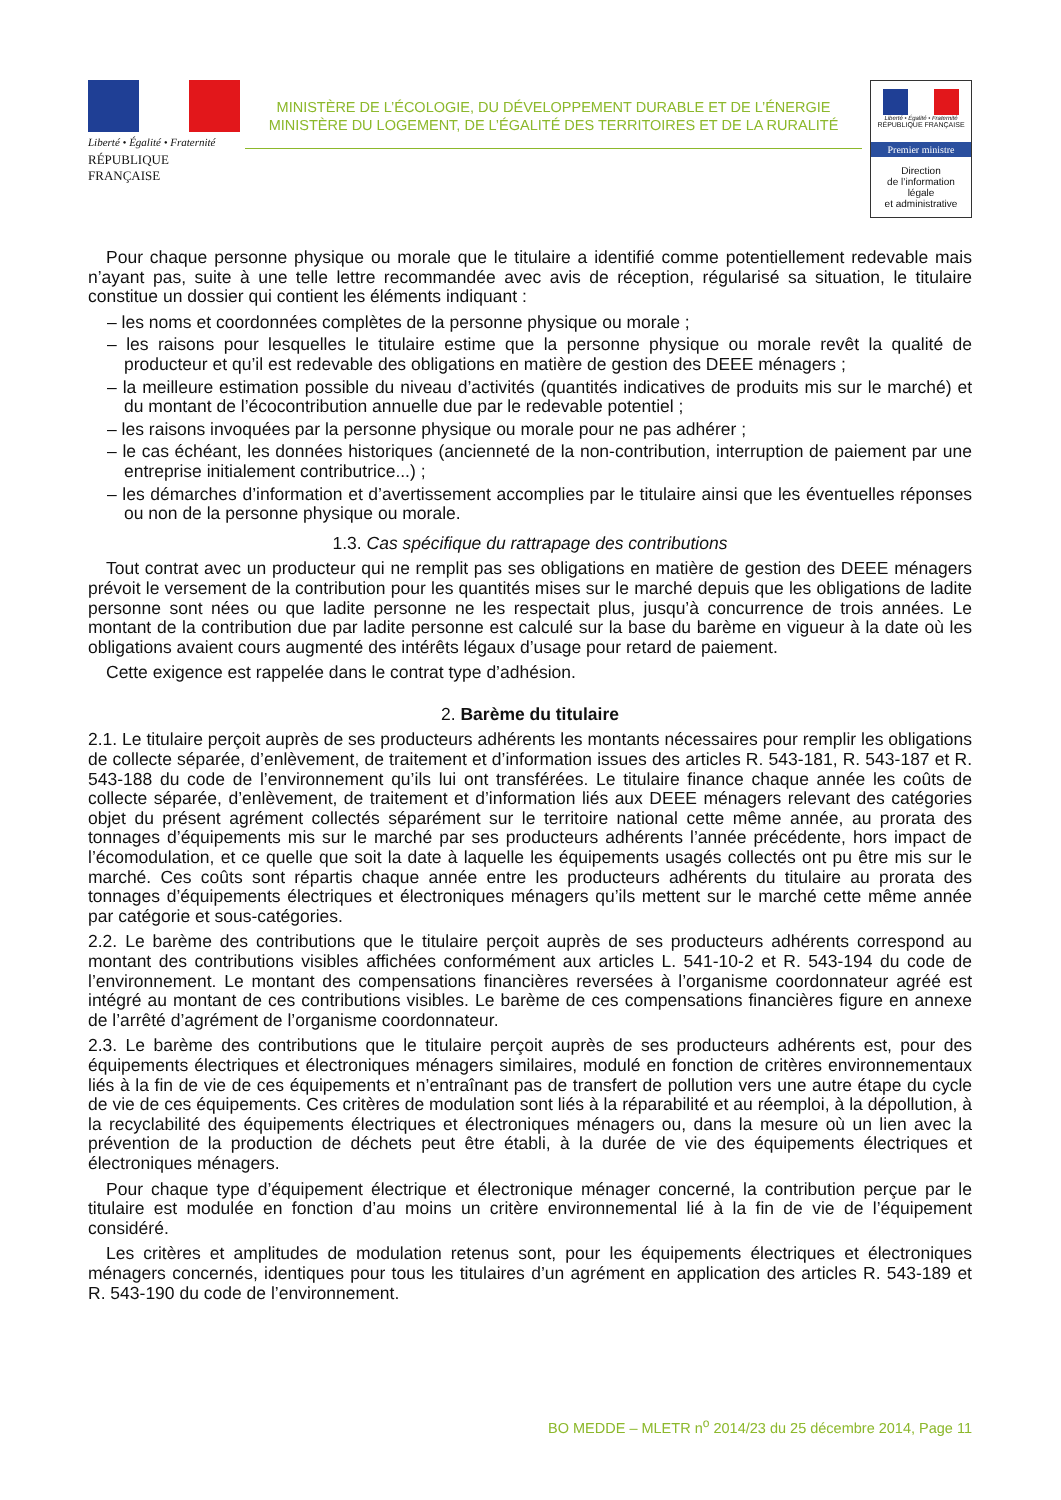Liberté • Égalité • Fraternité
RÉPUBLIQUE FRANÇAISE
MINISTÈRE DE L’ÉCOLOGIE, DU DÉVELOPPEMENT DURABLE ET DE L’ÉNERGIE
MINISTÈRE DU LOGEMENT, DE L’ÉGALITÉ DES TERRITOIRES ET DE LA RURALITÉ
Liberté • Égalité • Fraternité
RÉPUBLIQUE FRANÇAISE
Premier ministre
Direction
de l’information
légale
et administrative
Pour chaque personne physique ou morale que le titulaire a identifié comme potentiellement redevable mais n’ayant pas, suite à une telle lettre recommandée avec avis de réception, régularisé sa situation, le titulaire constitue un dossier qui contient les éléments indiquant :
– les noms et coordonnées complètes de la personne physique ou morale ;
– les raisons pour lesquelles le titulaire estime que la personne physique ou morale revêt la qualité de producteur et qu’il est redevable des obligations en matière de gestion des DEEE ménagers ;
– la meilleure estimation possible du niveau d’activités (quantités indicatives de produits mis sur le marché) et du montant de l’écocontribution annuelle due par le redevable potentiel ;
– les raisons invoquées par la personne physique ou morale pour ne pas adhérer ;
– le cas échéant, les données historiques (ancienneté de la non-contribution, interruption de paiement par une entreprise initialement contributrice...) ;
– les démarches d’information et d’avertissement accomplies par le titulaire ainsi que les éventuelles réponses ou non de la personne physique ou morale.
1.3. Cas spécifique du rattrapage des contributions
Tout contrat avec un producteur qui ne remplit pas ses obligations en matière de gestion des DEEE ménagers prévoit le versement de la contribution pour les quantités mises sur le marché depuis que les obligations de ladite personne sont nées ou que ladite personne ne les respectait plus, jusqu’à concurrence de trois années. Le montant de la contribution due par ladite personne est calculé sur la base du barème en vigueur à la date où les obligations avaient cours augmenté des intérêts légaux d’usage pour retard de paiement.
Cette exigence est rappelée dans le contrat type d’adhésion.
2. Barème du titulaire
2.1. Le titulaire perçoit auprès de ses producteurs adhérents les montants nécessaires pour remplir les obligations de collecte séparée, d’enlèvement, de traitement et d’information issues des articles R. 543-181, R. 543-187 et R. 543-188 du code de l’environnement qu’ils lui ont transférées. Le titulaire finance chaque année les coûts de collecte séparée, d’enlèvement, de traitement et d’information liés aux DEEE ménagers relevant des catégories objet du présent agrément collectés séparément sur le territoire national cette même année, au prorata des tonnages d’équipements mis sur le marché par ses producteurs adhérents l’année précédente, hors impact de l’écomodulation, et ce quelle que soit la date à laquelle les équipements usagés collectés ont pu être mis sur le marché. Ces coûts sont répartis chaque année entre les producteurs adhérents du titulaire au prorata des tonnages d’équipements électriques et électroniques ménagers qu’ils mettent sur le marché cette même année par catégorie et sous-catégories.
2.2. Le barème des contributions que le titulaire perçoit auprès de ses producteurs adhérents correspond au montant des contributions visibles affichées conformément aux articles L. 541-10-2 et R. 543-194 du code de l’environnement. Le montant des compensations financières reversées à l’organisme coordonnateur agréé est intégré au montant de ces contributions visibles. Le barème de ces compensations financières figure en annexe de l’arrêté d’agrément de l’organisme coordonnateur.
2.3. Le barème des contributions que le titulaire perçoit auprès de ses producteurs adhérents est, pour des équipements électriques et électroniques ménagers similaires, modulé en fonction de critères environnementaux liés à la fin de vie de ces équipements et n’entraînant pas de transfert de pollution vers une autre étape du cycle de vie de ces équipements. Ces critères de modulation sont liés à la réparabilité et au réemploi, à la dépollution, à la recyclabilité des équipements électriques et électroniques ménagers ou, dans la mesure où un lien avec la prévention de la production de déchets peut être établi, à la durée de vie des équipements électriques et électroniques ménagers.
Pour chaque type d’équipement électrique et électronique ménager concerné, la contribution perçue par le titulaire est modulée en fonction d’au moins un critère environnemental lié à la fin de vie de l’équipement considéré.
Les critères et amplitudes de modulation retenus sont, pour les équipements électriques et électroniques ménagers concernés, identiques pour tous les titulaires d’un agrément en application des articles R. 543-189 et R. 543-190 du code de l’environnement.
BO MEDDE – MLETR n<sup>o</sup> 2014/23 du 25 décembre 2014, Page 11